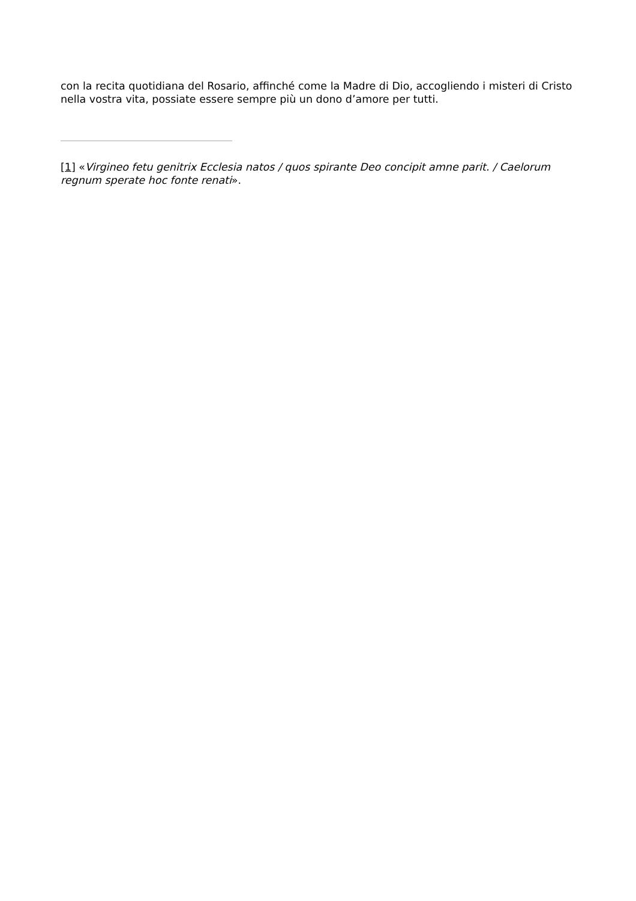con la recita quotidiana del Rosario, affinché come la Madre di Dio, accogliendo i misteri di Cristo nella vostra vita, possiate essere sempre più un dono d’amore per tutti.
[1] «Virgineo fetu genitrix Ecclesia natos / quos spirante Deo concipit amne parit. / Caelorum regnum sperate hoc fonte renati».